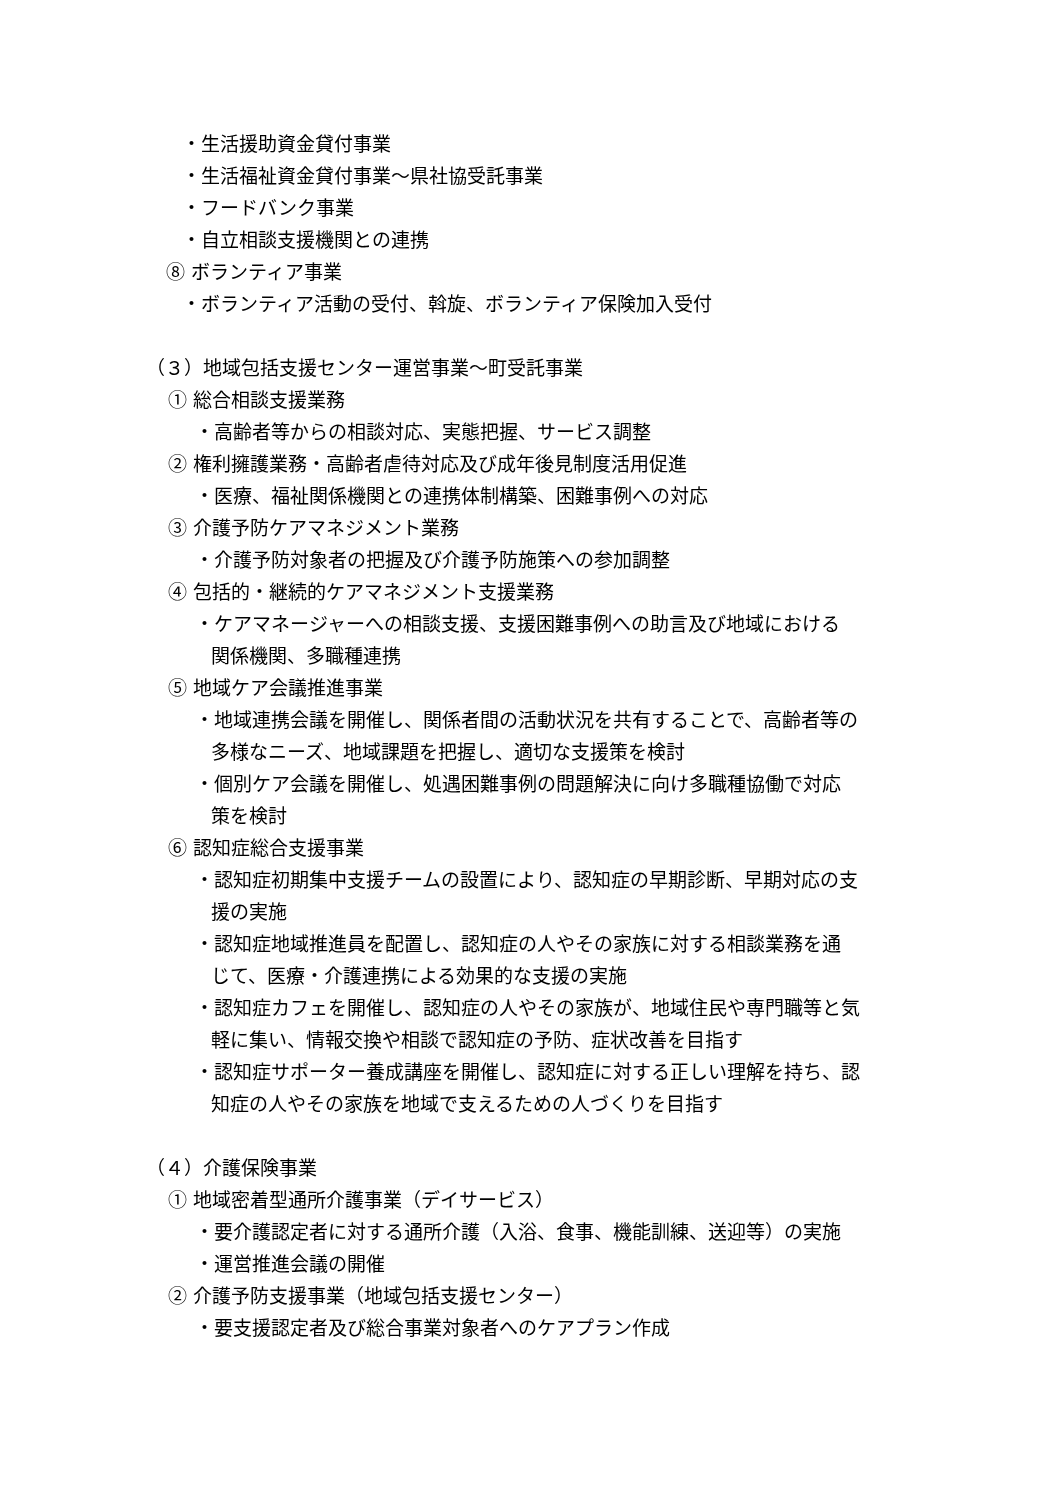・生活援助資金貸付事業
・生活福祉資金貸付事業～県社協受託事業
・フードバンク事業
・自立相談支援機関との連携
⑧ ボランティア事業
・ボランティア活動の受付、斡旋、ボランティア保険加入受付
（３）地域包括支援センター運営事業～町受託事業
① 総合相談支援業務
・高齢者等からの相談対応、実態把握、サービス調整
② 権利擁護業務・高齢者虐待対応及び成年後見制度活用促進
・医療、福祉関係機関との連携体制構築、困難事例への対応
③ 介護予防ケアマネジメント業務
・介護予防対象者の把握及び介護予防施策への参加調整
④ 包括的・継続的ケアマネジメント支援業務
・ケアマネージャーへの相談支援、支援困難事例への助言及び地域における
関係機関、多職種連携
⑤ 地域ケア会議推進事業
・地域連携会議を開催し、関係者間の活動状況を共有することで、高齢者等の
多様なニーズ、地域課題を把握し、適切な支援策を検討
・個別ケア会議を開催し、処遇困難事例の問題解決に向け多職種協働で対応
策を検討
⑥ 認知症総合支援事業
・認知症初期集中支援チームの設置により、認知症の早期診断、早期対応の支
援の実施
・認知症地域推進員を配置し、認知症の人やその家族に対する相談業務を通
じて、医療・介護連携による効果的な支援の実施
・認知症カフェを開催し、認知症の人やその家族が、地域住民や専門職等と気
軽に集い、情報交換や相談で認知症の予防、症状改善を目指す
・認知症サポーター養成講座を開催し、認知症に対する正しい理解を持ち、認
知症の人やその家族を地域で支えるための人づくりを目指す
（４）介護保険事業
① 地域密着型通所介護事業（デイサービス）
・要介護認定者に対する通所介護（入浴、食事、機能訓練、送迎等）の実施
・運営推進会議の開催
② 介護予防支援事業（地域包括支援センター）
・要支援認定者及び総合事業対象者へのケアプラン作成